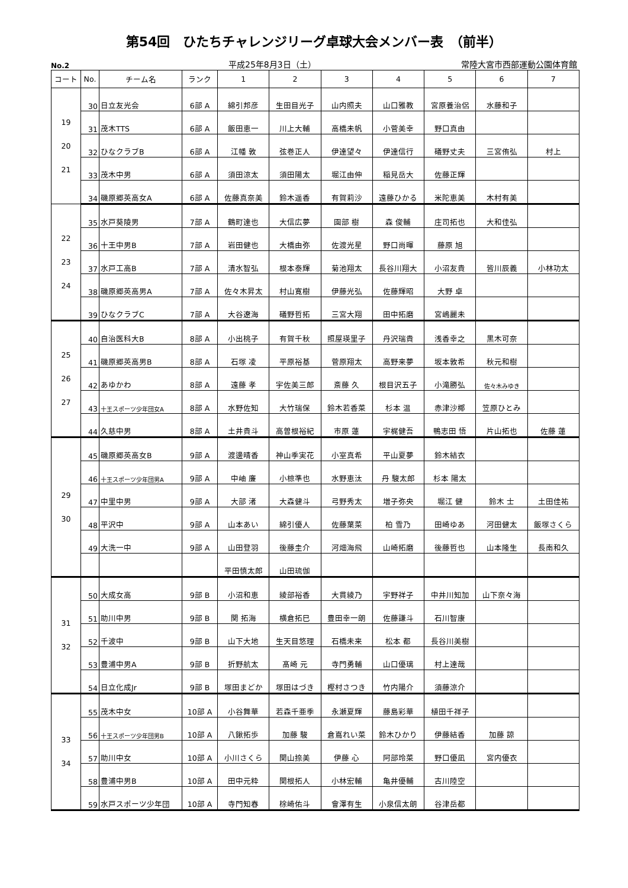第54回　ひたちチャレンジリーグ卓球大会メンバー表　（前半）
No.2 平成25年8月3日（土） 常陸大宮市西部運動公園体育館
| コート | No. | チーム名 | ランク | 1 | 2 | 3 | 4 | 5 | 6 | 7 |
| --- | --- | --- | --- | --- | --- | --- | --- | --- | --- | --- |
| 19 20 21 | 30 | 日立友光会 | 6部 A | 綿引邦彦 | 生田目光子 | 山内照夫 | 山口雅教 | 宮原養治侶 | 水藤和子 | |
| | 31 | 茂木TTS | 6部 A | 飯田恵一 | 川上大輔 | 高橋未帆 | 小菅美幸 | 野口真由 | | |
| | 32 | ひなクラブB | 6部 A | 江幡 敦 | 弦巻正人 | 伊達望々 | 伊達信行 | 礒野丈夫 | 三宮侑弘 | 村上 |
| | 33 | 茂木中男 | 6部 A | 須田涼太 | 須田陽太 | 堀江由伸 | 稲見岳大 | 佐藤正輝 | | |
| | 34 | 磯原郷英高女A | 6部 A | 佐藤真奈美 | 鈴木遥香 | 有賀莉沙 | 遠藤ひかる | 米陀恵美 | 木村有美 | |
| 22 23 24 | 35 | 水戸葵陵男 | 7部 A | 鶴町達也 | 大信広夢 | 園部 樹 | 森 俊輔 | 庄司拓也 | 大和佳弘 | |
| | 36 | 十王中男B | 7部 A | 岩田健也 | 大橋由弥 | 佐渡光星 | 野口尚暉 | 藤原 旭 | | |
| | 37 | 水戸工高B | 7部 A | 清水智弘 | 根本泰輝 | 菊池翔太 | 長谷川翔大 | 小沼友貴 | 皆川辰義 | 小林功太 |
| | 38 | 磯原郷英高男A | 7部 A | 佐々木昇太 | 村山寛樹 | 伊藤光弘 | 佐藤輝昭 | 大野 卓 | | |
| | 39 | ひなクラブC | 7部 A | 大谷遼海 | 礒野哲拓 | 三宮大翔 | 田中拓磨 | 宮嶋麗未 | | |
| 25 26 27 | 40 | 自治医科大B | 8部 A | 小出桃子 | 有賀千秋 | 照屋瑛里子 | 丹沢瑞貴 | 浅香幸之 | 黒木可奈 | |
| | 41 | 磯原郷英高男B | 8部 A | 石塚 凌 | 平原裕基 | 菅原翔太 | 高野来夢 | 坂本敦希 | 秋元和樹 | |
| | 42 | あゆかわ | 8部 A | 遠藤 孝 | 宇佐美三郎 | 斎藤 久 | 根目沢五子 | 小滝勝弘 | 佐々木みゆき | |
| | 43 | 十王スポーツ少年団女A | 8部 A | 水野佐知 | 大竹瑞保 | 鈴木若香菜 | 杉本 温 | 赤津沙椰 | 笠原ひとみ | |
| | 44 | 久慈中男 | 8部 A | 土井貴斗 | 高曽根裕紀 | 市原 蓮 | 宇梶健吾 | 鴨志田 悟 | 片山拓也 | 佐藤 蓮 |
| 29 30 | 45 | 磯原郷英高女B | 9部 A | 渡邊晴香 | 神山季実花 | 小室真希 | 平山夏夢 | 鈴木結衣 | | |
| | 46 | 十王スポーツ少年団男A | 9部 A | 中岫 廉 | 小椋準也 | 水野恵汰 | 丹 駿太郎 | 杉本 陽太 | | |
| | 47 | 中里中男 | 9部 A | 大部 渚 | 大森健斗 | 弓野秀太 | 増子弥央 | 堀江 健 | 鈴木 士 | 土田佳祐 |
| | 48 | 平沢中 | 9部 A | 山本あい | 綿引優人 | 佐藤葉菜 | 柏 雪乃 | 田崎ゆあ | 河田健太 | 飯塚さくら |
| | 49 | 大洗一中 | 9部 A | 山田登羽 | 後藤圭介 | 河畑海飛 | 山崎拓磨 | 後藤哲也 | 山本隆生 | 長南和久 |
| | | | | 平田慎太郎 | 山田琉伽 | | | | | |
| 31 32 | 50 | 大成女高 | 9部 B | 小沼和恵 | 綾部裕香 | 大貫綾乃 | 宇野祥子 | 中井川知加 | 山下奈々海 | |
| | 51 | 助川中男 | 9部 B | 関 拓海 | 横倉拓巳 | 豊田幸一朗 | 佐藤謙斗 | 石川智康 | | |
| | 52 | 千波中 | 9部 B | 山下大地 | 生天目悠理 | 石橋未来 | 松本 都 | 長谷川美樹 | | |
| | 53 | 豊浦中男A | 9部 B | 折野航太 | 髙崎 元 | 寺門勇輔 | 山口優璃 | 村上達哉 | | |
| | 54 | 日立化成Jr | 9部 B | 塚田まどか | 塚田はづき | 樫村さつき | 竹内陽介 | 須藤涼介 | | |
| 33 34 | 55 | 茂木中女 | 10部 A | 小谷舞華 | 若森千亜季 | 永瀬夏輝 | 藤島彩華 | 植田千祥子 | | |
| | 56 | 十王スポーツ少年団男B | 10部 A | 八鍬拓歩 | 加藤 駿 | 倉嶌れい菜 | 鈴木ひかり | 伊藤結香 | 加藤 諒 | |
| | 57 | 助川中女 | 10部 A | 小川さくら | 関山捺美 | 伊藤 心 | 阿部玲菜 | 野口優凪 | 宮内優衣 | |
| | 58 | 豊浦中男B | 10部 A | 田中元粋 | 関根拓人 | 小林宏輔 | 亀井優輔 | 古川陸空 | | |
| | 59 | 水戸スポーツ少年団 | 10部 A | 寺門知春 | 梌崎佑斗 | 會澤有生 | 小泉信太朗 | 谷津岳都 | | |